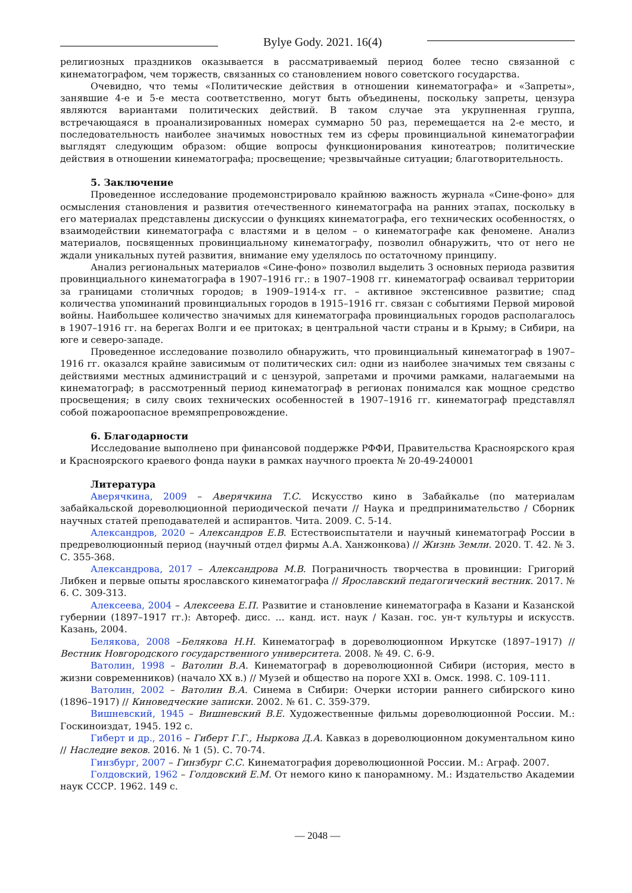Bylye Gody. 2021. 16(4)
религиозных праздников оказывается в рассматриваемый период более тесно связанной с кинематографом, чем торжеств, связанных со становлением нового советского государства.
Очевидно, что темы «Политические действия в отношении кинематографа» и «Запреты», занявшие 4-е и 5-е места соответственно, могут быть объединены, поскольку запреты, цензура являются вариантами политических действий. В таком случае эта укрупненная группа, встречающаяся в проанализированных номерах суммарно 50 раз, перемещается на 2-е место, и последовательность наиболее значимых новостных тем из сферы провинциальной кинематографии выглядят следующим образом: общие вопросы функционирования кинотеатров; политические действия в отношении кинематографа; просвещение; чрезвычайные ситуации; благотворительность.
5. Заключение
Проведенное исследование продемонстрировало крайнюю важность журнала «Сине-фоно» для осмысления становления и развития отечественного кинематографа на ранних этапах, поскольку в его материалах представлены дискуссии о функциях кинематографа, его технических особенностях, о взаимодействии кинематографа с властями и в целом – о кинематографе как феномене. Анализ материалов, посвященных провинциальному кинематографу, позволил обнаружить, что от него не ждали уникальных путей развития, внимание ему уделялось по остаточному принципу.
Анализ региональных материалов «Сине-фоно» позволил выделить 3 основных периода развития провинциального кинематографа в 1907–1916 гг.: в 1907–1908 гг. кинематограф осваивал территории за границами столичных городов; в 1909–1914-х гг. – активное экстенсивное развитие; спад количества упоминаний провинциальных городов в 1915–1916 гг. связан с событиями Первой мировой войны. Наибольшее количество значимых для кинематографа провинциальных городов располагалось в 1907–1916 гг. на берегах Волги и ее притоках; в центральной части страны и в Крыму; в Сибири, на юге и северо-западе.
Проведенное исследование позволило обнаружить, что провинциальный кинематограф в 1907–1916 гг. оказался крайне зависимым от политических сил: одни из наиболее значимых тем связаны с действиями местных администраций и с цензурой, запретами и прочими рамками, налагаемыми на кинематограф; в рассмотренный период кинематограф в регионах понимался как мощное средство просвещения; в силу своих технических особенностей в 1907–1916 гг. кинематограф представлял собой пожароопасное времяпрепровождение.
6. Благодарности
Исследование выполнено при финансовой поддержке РФФИ, Правительства Красноярского края и Красноярского краевого фонда науки в рамках научного проекта № 20-49-240001
Литература
Аверячкина, 2009 – Аверячкина Т.С. Искусство кино в Забайкалье (по материалам забайкальской дореволюционной периодической печати // Наука и предпринимательство / Сборник научных статей преподавателей и аспирантов. Чита. 2009. С. 5-14.
Александров, 2020 – Александров Е.В. Естествоиспытатели и научный кинематограф России в предреволюционный период (научный отдел фирмы А.А. Ханжонкова) // Жизнь Земли. 2020. Т. 42. № 3. С. 355-368.
Александрова, 2017 – Александрова М.В. Пограничность творчества в провинции: Григорий Либкен и первые опыты ярославского кинематографа // Ярославский педагогический вестник. 2017. № 6. С. 309-313.
Алексеева, 2004 – Алексеева Е.П. Развитие и становление кинематографа в Казани и Казанской губернии (1897–1917 гг.): Автореф. дисс. … канд. ист. наук / Казан. гос. ун-т культуры и искусств. Казань, 2004.
Белякова, 2008 –Белякова Н.Н. Кинематограф в дореволюционном Иркутске (1897–1917) // Вестник Новгородского государственного университета. 2008. № 49. С. 6-9.
Ватолин, 1998 – Ватолин В.А. Кинематограф в дореволюционной Сибири (история, место в жизни современников) (начало XX в.) // Музей и общество на пороге XXI в. Омск. 1998. С. 109-111.
Ватолин, 2002 – Ватолин В.А. Синема в Сибири: Очерки истории раннего сибирского кино (1896–1917) // Киноведческие записки. 2002. № 61. С. 359-379.
Вишневский, 1945 – Вишневский В.Е. Художественные фильмы дореволюционной России. М.: Госкиноиздат, 1945. 192 с.
Гиберт и др., 2016 – Гиберт Г.Г., Ныркова Д.А. Кавказ в дореволюционном документальном кино // Наследие веков. 2016. № 1 (5). С. 70-74.
Гинзбург, 2007 – Гинзбург С.С. Кинематография дореволюционной России. М.: Аграф. 2007.
Голдовский, 1962 – Голдовский Е.М. От немого кино к панорамному. М.: Издательство Академии наук СССР. 1962. 149 с.
— 2048 —